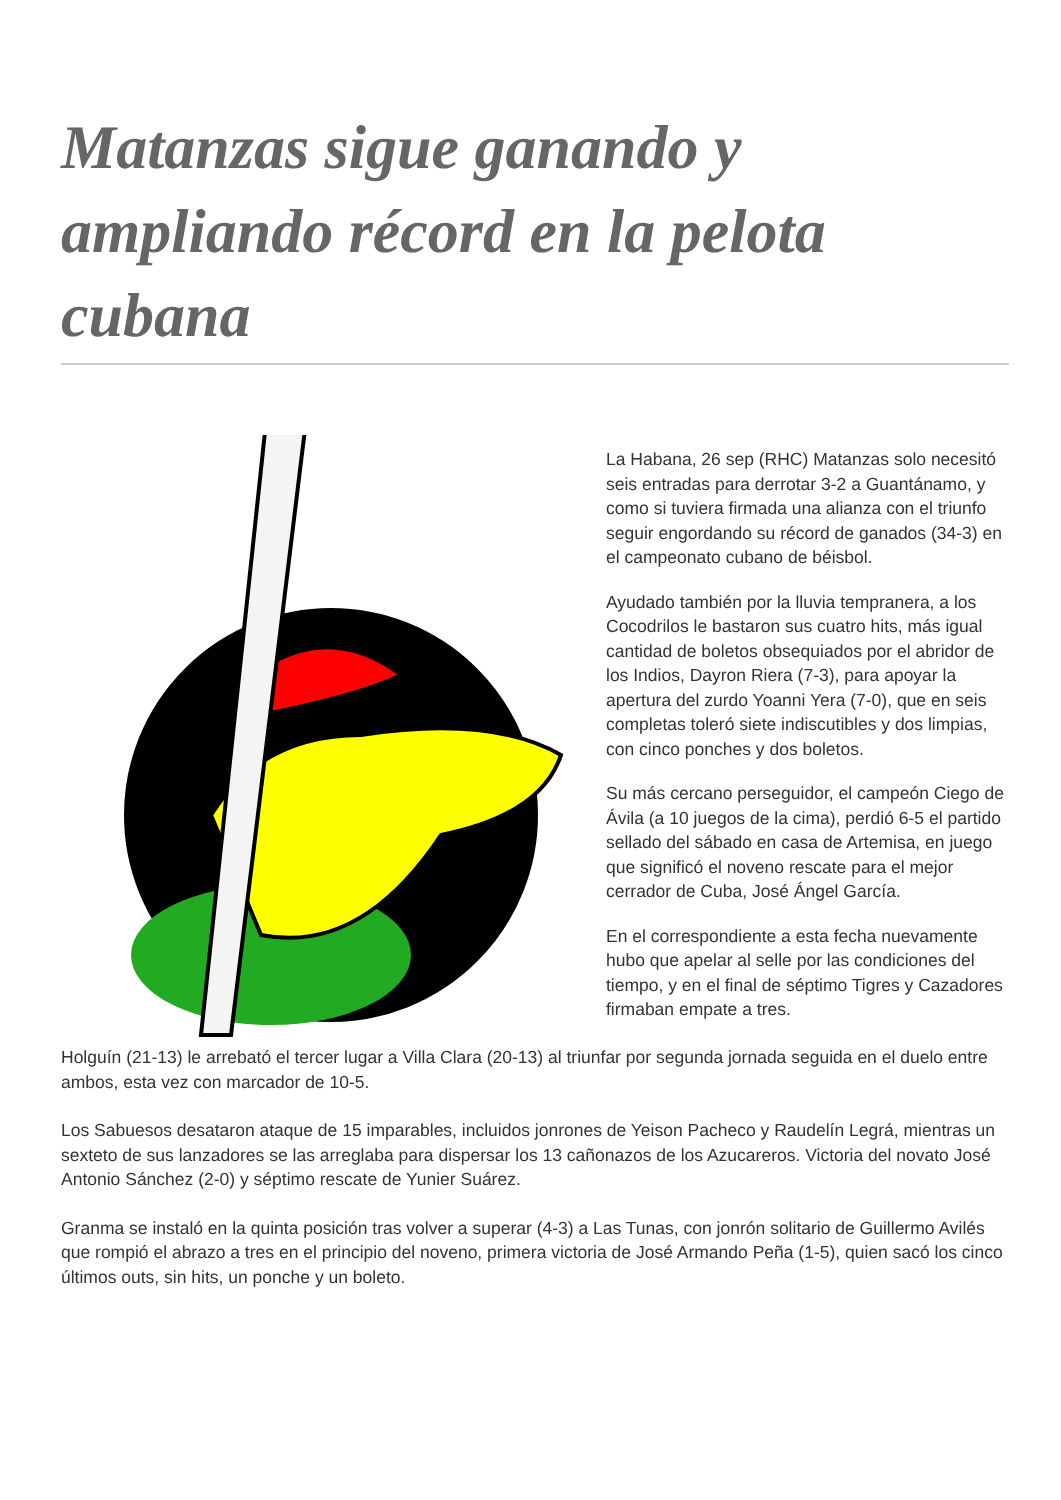Matanzas sigue ganando y ampliando récord en la pelota cubana
La Habana, 26 sep (RHC) Matanzas solo necesitó seis entradas para derrotar 3-2 a Guantánamo, y como si tuviera firmada una alianza con el triunfo seguir engordando su récord de ganados (34-3) en el campeonato cubano de béisbol.
Ayudado también por la lluvia tempranera, a los Cocodrilos le bastaron sus cuatro hits, más igual cantidad de boletos obsequiados por el abridor de los Indios, Dayron Riera (7-3), para apoyar la apertura del zurdo Yoanni Yera (7-0), que en seis completas toleró siete indiscutibles y dos limpias, con cinco ponches y dos boletos.
Su más cercano perseguidor, el campeón Ciego de Ávila (a 10 juegos de la cima), perdió 6-5 el partido sellado del sábado en casa de Artemisa, en juego que significó el noveno rescate para el mejor cerrador de Cuba, José Ángel García.
En el correspondiente a esta fecha nuevamente hubo que apelar al selle por las condiciones del tiempo, y en el final de séptimo Tigres y Cazadores firmaban empate a tres.
Holguín (21-13) le arrebató el tercer lugar a Villa Clara (20-13) al triunfar por segunda jornada seguida en el duelo entre ambos, esta vez con marcador de 10-5.
Los Sabuesos desataron ataque de 15 imparables, incluidos jonrones de Yeison Pacheco y Raudelín Legrá, mientras un sexteto de sus lanzadores se las arreglaba para dispersar los 13 cañonazos de los Azucareros. Victoria del novato José Antonio Sánchez (2-0) y séptimo rescate de Yunier Suárez.
Granma se instaló en la quinta posición tras volver a superar (4-3) a Las Tunas, con jonrón solitario de Guillermo Avilés que rompió el abrazo a tres en el principio del noveno, primera victoria de José Armando Peña (1-5), quien sacó los cinco últimos outs, sin hits, un ponche y un boleto.